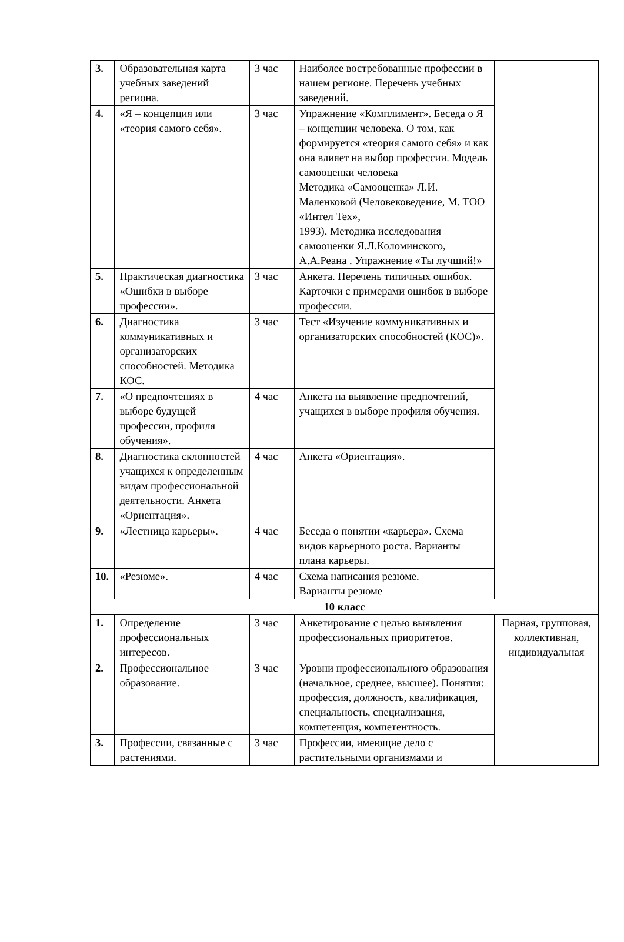| 3. | Образовательная карта учебных заведений региона. | 3 час | Наиболее востребованные профессии в нашем регионе. Перечень учебных заведений. | |
| 4. | «Я – концепция или «теория самого себя». | 3 час | Упражнение «Комплимент». Беседа о Я – концепции человека. О том, как формируется «теория самого себя» и как она влияет на выбор профессии. Модель самооценки человека Методика «Самооценка» Л.И. Маленковой (Человековедение, М. ТОО «Интел Тех», 1993). Методика исследования самооценки Я.Л.Коломинского, А.А.Реана . Упражнение «Ты лучший!» | |
| 5. | Практическая диагностика «Ошибки в выборе профессии». | 3 час | Анкета. Перечень типичных ошибок. Карточки с примерами ошибок в выборе профессии. | |
| 6. | Диагностика коммуникативных и организаторских способностей. Методика КОС. | 3 час | Тест «Изучение коммуникативных и организаторских способностей (КОС)». | |
| 7. | «О предпочтениях в выборе будущей профессии, профиля обучения». | 4 час | Анкета на выявление предпочтений, учащихся в выборе профиля обучения. | |
| 8. | Диагностика склонностей учащихся к определенным видам профессиональной деятельности. Анкета «Ориентация». | 4 час | Анкета «Ориентация». | |
| 9. | «Лестница карьеры». | 4 час | Беседа о понятии «карьера». Схема видов карьерного роста. Варианты плана карьеры. | |
| 10. | «Резюме». | 4 час | Схема написания резюме. Варианты резюме | |
| 10 класс | | | | |
| 1. | Определение профессиональных интересов. | 3 час | Анкетирование с целью выявления профессиональных приоритетов. | Парная, групповая, коллективная, индивидуальная |
| 2. | Профессиональное образование. | 3 час | Уровни профессионального образования (начальное, среднее, высшее). Понятия: профессия, должность, квалификация, специальность, специализация, компетенция, компетентность. | |
| 3. | Профессии, связанные с растениями. | 3 час | Профессии, имеющие дело с растительными организмами и | |